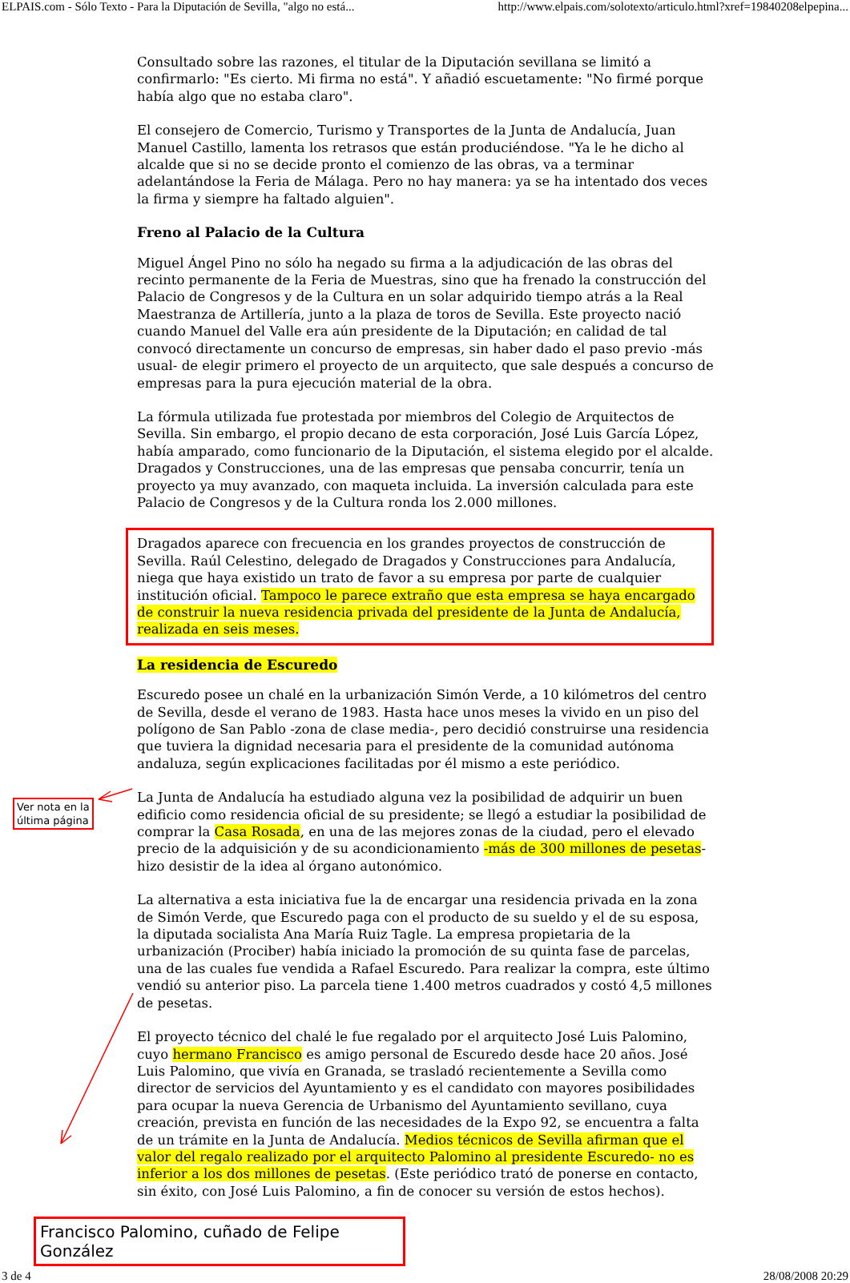ELPAIS.com - Sólo Texto - Para la Diputación de Sevilla, "algo no está... http://www.elpais.com/solotexto/articulo.html?xref=19840208elpepina...
Consultado sobre las razones, el titular de la Diputación sevillana se limitó a confirmarlo: "Es cierto. Mi firma no está". Y añadió escuetamente: "No firmé porque había algo que no estaba claro".
El consejero de Comercio, Turismo y Transportes de la Junta de Andalucía, Juan Manuel Castillo, lamenta los retrasos que están produciéndose. "Ya le he dicho al alcalde que si no se decide pronto el comienzo de las obras, va a terminar adelantándose la Feria de Málaga. Pero no hay manera: ya se ha intentado dos veces la firma y siempre ha faltado alguien".
Freno al Palacio de la Cultura
Miguel Ángel Pino no sólo ha negado su firma a la adjudicación de las obras del recinto permanente de la Feria de Muestras, sino que ha frenado la construcción del Palacio de Congresos y de la Cultura en un solar adquirido tiempo atrás a la Real Maestranza de Artillería, junto a la plaza de toros de Sevilla. Este proyecto nació cuando Manuel del Valle era aún presidente de la Diputación; en calidad de tal convocó directamente un concurso de empresas, sin haber dado el paso previo -más usual- de elegir primero el proyecto de un arquitecto, que sale después a concurso de empresas para la pura ejecución material de la obra.
La fórmula utilizada fue protestada por miembros del Colegio de Arquitectos de Sevilla. Sin embargo, el propio decano de esta corporación, José Luis García López, había amparado, como funcionario de la Diputación, el sistema elegido por el alcalde. Dragados y Construcciones, una de las empresas que pensaba concurrir, tenía un proyecto ya muy avanzado, con maqueta incluida. La inversión calculada para este Palacio de Congresos y de la Cultura ronda los 2.000 millones.
Dragados aparece con frecuencia en los grandes proyectos de construcción de Sevilla. Raúl Celestino, delegado de Dragados y Construcciones para Andalucía, niega que haya existido un trato de favor a su empresa por parte de cualquier institución oficial. Tampoco le parece extraño que esta empresa se haya encargado de construir la nueva residencia privada del presidente de la Junta de Andalucía, realizada en seis meses.
La residencia de Escuredo
Escuredo posee un chalé en la urbanización Simón Verde, a 10 kilómetros del centro de Sevilla, desde el verano de 1983. Hasta hace unos meses la vivido en un piso del polígono de San Pablo -zona de clase media-, pero decidió construirse una residencia que tuviera la dignidad necesaria para el presidente de la comunidad autónoma andaluza, según explicaciones facilitadas por él mismo a este periódico.
La Junta de Andalucía ha estudiado alguna vez la posibilidad de adquirir un buen edificio como residencia oficial de su presidente; se llegó a estudiar la posibilidad de comprar la Casa Rosada, en una de las mejores zonas de la ciudad, pero el elevado precio de la adquisición y de su acondicionamiento -más de 300 millones de pesetas- hizo desistir de la idea al órgano autonómico.
La alternativa a esta iniciativa fue la de encargar una residencia privada en la zona de Simón Verde, que Escuredo paga con el producto de su sueldo y el de su esposa, la diputada socialista Ana María Ruiz Tagle. La empresa propietaria de la urbanización (Prociber) había iniciado la promoción de su quinta fase de parcelas, una de las cuales fue vendida a Rafael Escuredo. Para realizar la compra, este último vendió su anterior piso. La parcela tiene 1.400 metros cuadrados y costó 4,5 millones de pesetas.
El proyecto técnico del chalé le fue regalado por el arquitecto José Luis Palomino, cuyo hermano Francisco es amigo personal de Escuredo desde hace 20 años. José Luis Palomino, que vivía en Granada, se trasladó recientemente a Sevilla como director de servicios del Ayuntamiento y es el candidato con mayores posibilidades para ocupar la nueva Gerencia de Urbanismo del Ayuntamiento sevillano, cuya creación, prevista en función de las necesidades de la Expo 92, se encuentra a falta de un trámite en la Junta de Andalucía. Medios técnicos de Sevilla afirman que el valor del regalo realizado por el arquitecto Palomino al presidente Escuredo- no es inferior a los dos millones de pesetas. (Este periódico trató de ponerse en contacto, sin éxito, con José Luis Palomino, a fin de conocer su versión de estos hechos).
Ver nota en la
última página
Francisco Palomino, cuñado de Felipe González
3 de 4 28/08/2008 20:29